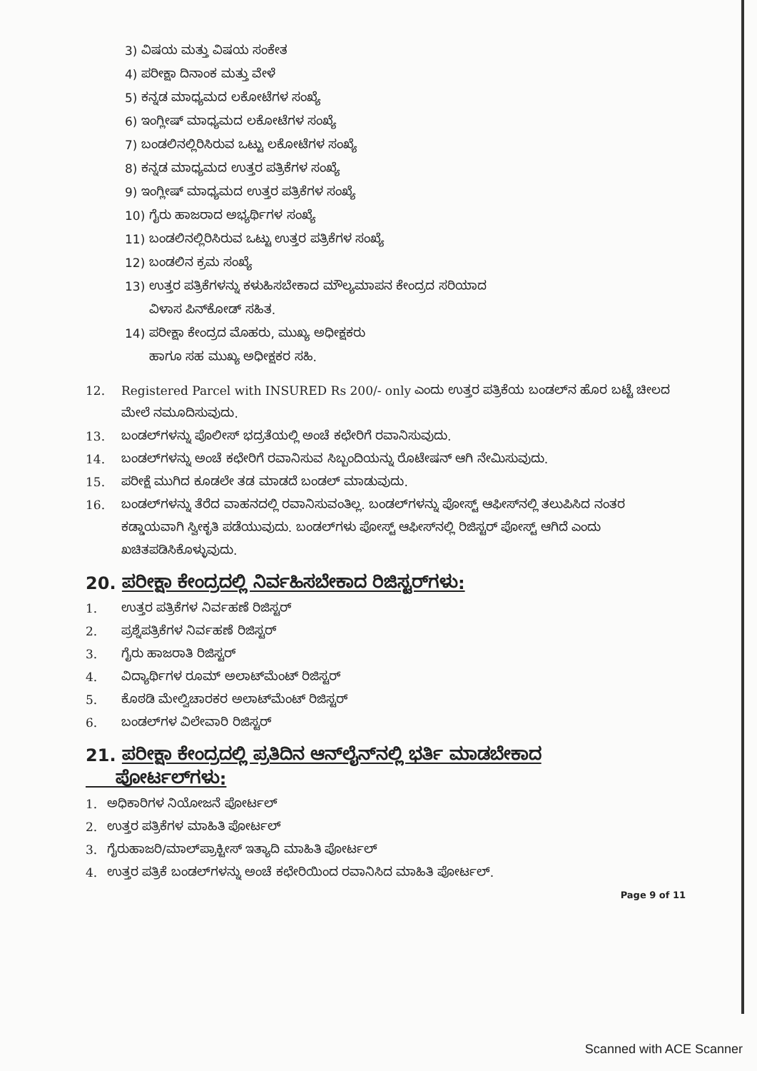3) ವಿಷಯ ಮತ್ತು ವಿಷಯ ಸಂಕೇತ
4) ಪರೀಕ್ಷಾ ದಿನಾಂಕ ಮತ್ತು ವೇಳೆ
5) ಕನ್ನಡ ಮಾಧ್ಯಮದ ಲಕೋಟೆಗಳ ಸಂಖ್ಯೆ
6) ಇಂಗ್ಲೀಷ್ ಮಾಧ್ಯಮದ ಲಕೋಟೆಗಳ ಸಂಖ್ಯೆ
7) ಬಂಡಲಿನಲ್ಲಿರಿಸಿರುವ ಒಟ್ಟು ಲಕೋಟೆಗಳ ಸಂಖ್ಯೆ
8) ಕನ್ನಡ ಮಾಧ್ಯಮದ ಉತ್ತರ ಪತ್ರಿಕೆಗಳ ಸಂಖ್ಯೆ
9) ಇಂಗ್ಲೀಷ್ ಮಾಧ್ಯಮದ ಉತ್ತರ ಪತ್ರಿಕೆಗಳ ಸಂಖ್ಯೆ
10) ಗೈರು ಹಾಜರಾದ ಅಭ್ಯರ್ಥಿಗಳ ಸಂಖ್ಯೆ
11) ಬಂಡಲಿನಲ್ಲಿರಿಸಿರುವ ಒಟ್ಟು ಉತ್ತರ ಪತ್ರಿಕೆಗಳ ಸಂಖ್ಯೆ
12) ಬಂಡಲಿನ ಕ್ರಮ ಸಂಖ್ಯೆ
13) ಉತ್ತರ ಪತ್ರಿಕೆಗಳನ್ನು ಕಳುಹಿಸಬೇಕಾದ ಮೌಲ್ಯಮಾಪನ ಕೇಂದ್ರದ ಸರಿಯಾದ
ವಿಳಾಸ ಪಿನ್‌ಕೋಡ್ ಸಹಿತ.
14) ಪರೀಕ್ಷಾ ಕೇಂದ್ರದ ಮೊಹರು, ಮುಖ್ಯ ಅಧೀಕ್ಷಕರು
ಹಾಗೂ ಸಹ ಮುಖ್ಯ ಅಧೀಕ್ಷಕರ ಸಹಿ.
12. Registered Parcel with INSURED Rs 200/- only ಎಂದು ಉತ್ತರ ಪತ್ರಿಕೆಯ ಬಂಡಲ್‌ನ ಹೊರ ಬಟ್ಟೆ ಚೀಲದ ಮೇಲೆ ನಮೂದಿಸುವುದು.
13. ಬಂಡಲ್‌ಗಳನ್ನು ಪೊಲೀಸ್ ಭದ್ರತೆಯಲ್ಲಿ ಅಂಚೆ ಕಛೇರಿಗೆ ರವಾನಿಸುವುದು.
14. ಬಂಡಲ್‌ಗಳನ್ನು ಅಂಚೆ ಕಛೇರಿಗೆ ರವಾನಿಸುವ ಸಿಬ್ಬಂದಿಯನ್ನು ರೊಟೇಷನ್ ಆಗಿ ನೇಮಿಸುವುದು.
15. ಪರೀಕ್ಷೆ ಮುಗಿದ ಕೂಡಲೇ ತಡ ಮಾಡದೆ ಬಂಡಲ್ ಮಾಡುವುದು.
16. ಬಂಡಲ್‌ಗಳನ್ನು ತೆರೆದ ವಾಹನದಲ್ಲಿ ರವಾನಿಸುವಂತಿಲ್ಲ. ಬಂಡಲ್‌ಗಳನ್ನು ಪೋಸ್ಟ್ ಆಫೀಸ್‌ನಲ್ಲಿ ತಲುಪಿಸಿದ ನಂತರ ಕಡ್ಡಾಯವಾಗಿ ಸ್ವೀಕೃತಿ ಪಡೆಯುವುದು. ಬಂಡಲ್‌ಗಳು ಪೋಸ್ಟ್ ಆಫೀಸ್‌ನಲ್ಲಿ ರಿಜಿಸ್ಟರ್ ಪೋಸ್ಟ್ ಆಗಿದೆ ಎಂದು ಖಚಿತಪಡಿಸಿಕೊಳ್ಳುವುದು.
20. ಪರೀಕ್ಷಾ ಕೇಂದ್ರದಲ್ಲಿ ನಿರ್ವಹಿಸಬೇಕಾದ ರಿಜಿಸ್ಟರ್‌ಗಳು:
1. ಉತ್ತರ ಪತ್ರಿಕೆಗಳ ನಿರ್ವಹಣೆ ರಿಜಿಸ್ಟರ್
2. ಪ್ರಶ್ನೆಪತ್ರಿಕೆಗಳ ನಿರ್ವಹಣೆ ರಿಜಿಸ್ಟರ್
3. ಗೈರು ಹಾಜರಾತಿ ರಿಜಿಸ್ಟರ್
4. ವಿದ್ಯಾರ್ಥಿಗಳ ರೂಮ್ ಅಲಾಟ್‌ಮೆಂಟ್ ರಿಜಿಸ್ಟರ್
5. ಕೊಠಡಿ ಮೇಲ್ವಿಚಾರಕರ ಅಲಾಟ್‌ಮೆಂಟ್ ರಿಜಿಸ್ಟರ್
6. ಬಂಡಲ್‌ಗಳ ವಿಲೇವಾರಿ ರಿಜಿಸ್ಟರ್
21. ಪರೀಕ್ಷಾ ಕೇಂದ್ರದಲ್ಲಿ ಪ್ರತಿದಿನ ಆನ್‌ಲೈನ್‌ನಲ್ಲಿ ಭರ್ತಿ ಮಾಡಬೇಕಾದ
ಪೋರ್ಟಲ್‌ಗಳು:
1. ಅಧಿಕಾರಿಗಳ ನಿಯೋಜನೆ ಪೋರ್ಟಲ್
2. ಉತ್ತರ ಪತ್ರಿಕೆಗಳ ಮಾಹಿತಿ ಪೋರ್ಟಲ್
3. ಗೈರುಹಾಜರಿ/ಮಾಲ್‌ಪ್ರಾಕ್ಟೀಸ್ ಇತ್ಯಾದಿ ಮಾಹಿತಿ ಪೋರ್ಟಲ್
4. ಉತ್ತರ ಪತ್ರಿಕೆ ಬಂಡಲ್‌ಗಳನ್ನು ಅಂಚೆ ಕಛೇರಿಯಿಂದ ರವಾನಿಸಿದ ಮಾಹಿತಿ ಪೋರ್ಟಲ್.
Page 9 of 11
Scanned with ACE Scanner